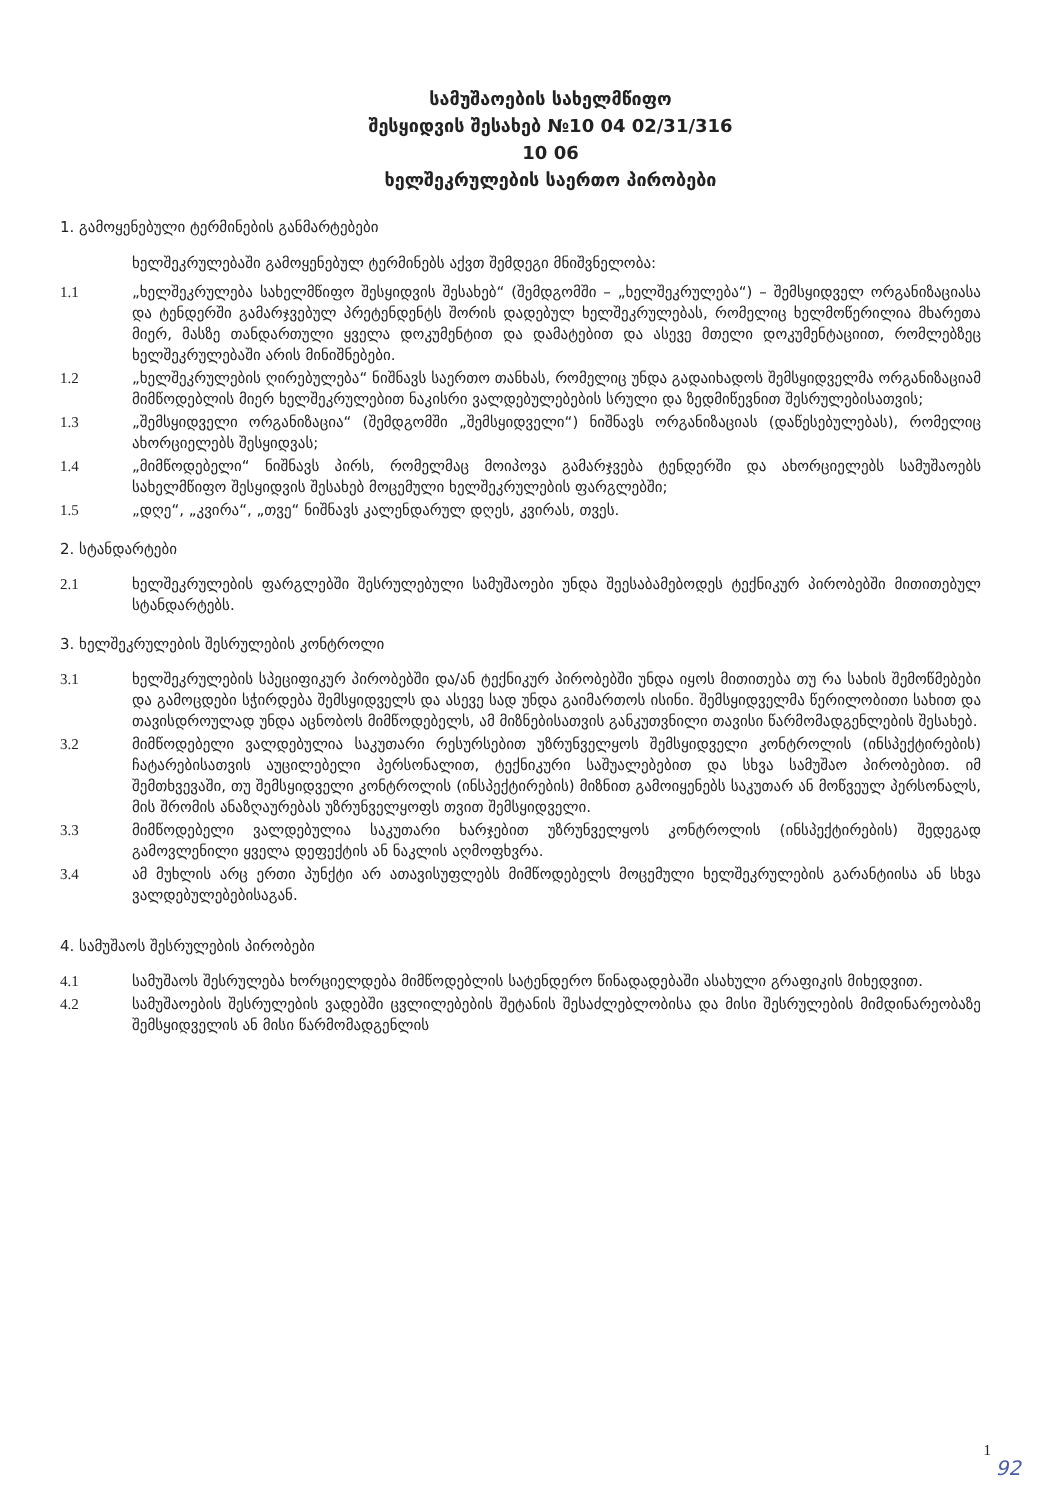სამუშაოების სახელმწიფო
შესყიდვის შესახებ №10 04 02/31/316
10 06
ხელშეკრულების საერთო პირობები
1. გამოყენებული ტერმინების განმარტებები
ხელშეკრულებაში გამოყენებულ ტერმინებს აქვთ შემდეგი მნიშვნელობა:
1.1 „ხელშეკრულება სახელმწიფო შესყიდვის შესახებ“ (შემდგომში – „ხელშეკრულება“) – შემსყიდველ ორგანიზაციასა და ტენდერში გამარჯვებულ პრეტენდენტს შორის დადებულ ხელშეკრულებას, რომელიც ხელმოწერილია მხარეთა მიერ, მასზე თანდართული ყველა დოკუმენტით და დამატებით და ასევე მთელი დოკუმენტაციით, რომლებზეც ხელშეკრულებაში არის მინიშნებები.
1.2 „ხელშეკრულების ღირებულება“ ნიშნავს საერთო თანხას, რომელიც უნდა გადაიხადოს შემსყიდველმა ორგანიზაციამ მიმწოდებლის მიერ ხელშეკრულებით ნაკისრი ვალდებულებების სრული და ზედმიწევნით შესრულებისათვის;
1.3 „შემსყიდველი ორგანიზაცია“ (შემდგომში „შემსყიდველი“) ნიშნავს ორგანიზაციას (დაწესებულებას), რომელიც ახორციელებს შესყიდვას;
1.4 „მიმწოდებელი“ ნიშნავს პირს, რომელმაც მოიპოვა გამარჯვება ტენდერში და ახორციელებს სამუშაოებს სახელმწიფო შესყიდვის შესახებ მოცემული ხელშეკრულების ფარგლებში;
1.5 „დღე“, „კვირა“, „თვე“ ნიშნავს კალენდარულ დღეს, კვირას, თვეს.
2. სტანდარტები
2.1 ხელშეკრულების ფარგლებში შესრულებული სამუშაოები უნდა შეესაბამებოდეს ტექნიკურ პირობებში მითითებულ სტანდარტებს.
3. ხელშეკრულების შესრულების კონტროლი
3.1 ხელშეკრულების სპეციფიკურ პირობებში და/ან ტექნიკურ პირობებში უნდა იყოს მითითება თუ რა სახის შემოწმებები და გამოცდები სჭირდება შემსყიდველს და ასევე სად უნდა გაიმართოს ისინი. შემსყიდველმა წერილობითი სახით და თავისდროულად უნდა აცნობოს მიმწოდებელს, ამ მიზნებისათვის განკუთვნილი თავისი წარმომადგენლების შესახებ.
3.2 მიმწოდებელი ვალდებულია საკუთარი რესურსებით უზრუნველყოს შემსყიდველი კონტროლის (ინსპექტირების) ჩატარებისათვის აუცილებელი პერსონალით, ტექნიკური საშუალებებით და სხვა სამუშაო პირობებით. იმ შემთხვევაში, თუ შემსყიდველი კონტროლის (ინსპექტირების) მიზნით გამოიყენებს საკუთარ ან მოწვეულ პერსონალს, მის შრომის ანაზღაურებას უზრუნველყოფს თვით შემსყიდველი.
3.3 მიმწოდებელი ვალდებულია საკუთარი ხარჯებით უზრუნველყოს კონტროლის (ინსპექტირების) შედეგად გამოვლენილი ყველა დეფექტის ან ნაკლის აღმოფხვრა.
3.4 ამ მუხლის არც ერთი პუნქტი არ ათავისუფლებს მიმწოდებელს მოცემული ხელშეკრულების გარანტიისა ან სხვა ვალდებულებებისაგან.
4. სამუშაოს შესრულების პირობები
4.1 სამუშაოს შესრულება ხორციელდება მიმწოდებლის სატენდერო წინადადებაში ასახული გრაფიკის მიხედვით.
4.2 სამუშაოების შესრულების ვადებში ცვლილებების შეტანის შესაძლებლობისა და მისი შესრულების მიმდინარეობაზე შემსყიდველის ან მისი წარმომადგენლის
1
92